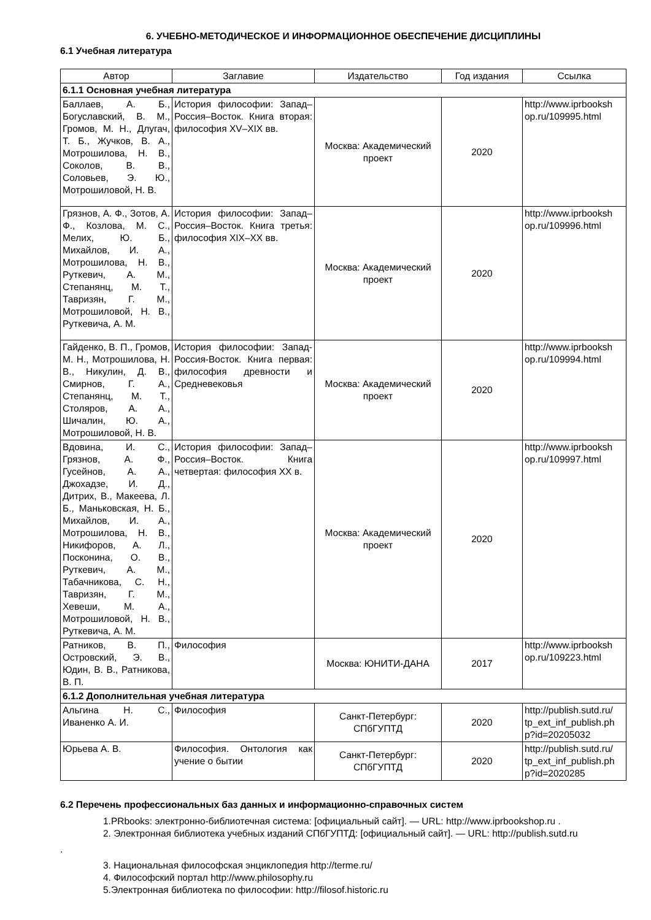6. УЧЕБНО-МЕТОДИЧЕСКОЕ И ИНФОРМАЦИОННОЕ ОБЕСПЕЧЕНИЕ ДИСЦИПЛИНЫ
6.1 Учебная литература
| Автор | Заглавие | Издательство | Год издания | Ссылка |
| --- | --- | --- | --- | --- |
| 6.1.1 Основная учебная литература | | | | |
| Баллаев, А. Б., Богуславский, В. М., Громов, М. Н., Длугач, Т. Б., Жучков, В. А., Мотрошилова, Н. В., Соколов, В. В., Соловьев, Э. Ю., Мотрошиловой, Н. В. | История философии: Запад–Россия–Восток. Книга вторая: философия XV–XIX вв. | Москва: Академический проект | 2020 | http://www.iprbooksh op.ru/109995.html |
| Грязнов, А. Ф., Зотов, А. Ф., Козлова, М. С., Мелих, Ю. Б., Михайлов, И. А., Мотрошилова, Н. В., Руткевич, А. М., Степанянц, М. Т., Тавризян, Г. М., Мотрошиловой, Н. В., Руткевича, А. М. | История философии: Запад–Россия–Восток. Книга третья: философия XIX–XX вв. | Москва: Академический проект | 2020 | http://www.iprbooksh op.ru/109996.html |
| Гайденко, В. П., Громов, М. Н., Мотрошилова, Н. В., Никулин, Д. В., Смирнов, Г. А., Степанянц, М. Т., Столяров, А. А., Шичалин, Ю. А., Мотрошиловой, Н. В. | История философии: Запад-Россия-Восток. Книга первая: философия древности и Средневековья | Москва: Академический проект | 2020 | http://www.iprbooksh op.ru/109994.html |
| Вдовина, И. С., Грязнов, А. Ф., Гусейнов, А. А., Джохадзе, И. Д., Дитрих, В., Макеева, Л. Б., Маньковская, Н. Б., Михайлов, И. А., Мотрошилова, Н. В., Никифоров, А. Л., Посконина, О. В., Руткевич, А. М., Табачникова, С. Н., Тавризян, Г. М., Хевеши, М. А., Мотрошиловой, Н. В., Руткевича, А. М. | История философии: Запад–Россия–Восток. Книга четвертая: философия XX в. | Москва: Академический проект | 2020 | http://www.iprbooksh op.ru/109997.html |
| Ратников, В. П., Островский, Э. В., Юдин, В. В., Ратникова, В. П. | Философия | Москва: ЮНИТИ-ДАНА | 2017 | http://www.iprbooksh op.ru/109223.html |
| 6.1.2 Дополнительная учебная литература | | | | |
| Альгина Н. С., Иваненко А. И. | Философия | Санкт-Петербург: СПбГУПТД | 2020 | http://publish.sutd.ru/ tp_ext_inf_publish.ph p?id=20205032 |
| Юрьева А. В. | Философия. Онтология как учение о бытии | Санкт-Петербург: СПбГУПТД | 2020 | http://publish.sutd.ru/ tp_ext_inf_publish.ph p?id=2020285 |
6.2 Перечень профессиональных баз данных и информационно-справочных систем
1.PRbooks: электронно-библиотечная система: [официальный сайт]. — URL: http://www.iprbookshop.ru .
2. Электронная библиотека учебных изданий СПбГУПТД: [официальный сайт]. — URL: http://publish.sutd.ru
.
3. Национальная философская энциклопедия http://terme.ru/
4. Философский портал http://www.philosophy.ru
5.Электронная библиотека по философии: http://filosof.historic.ru